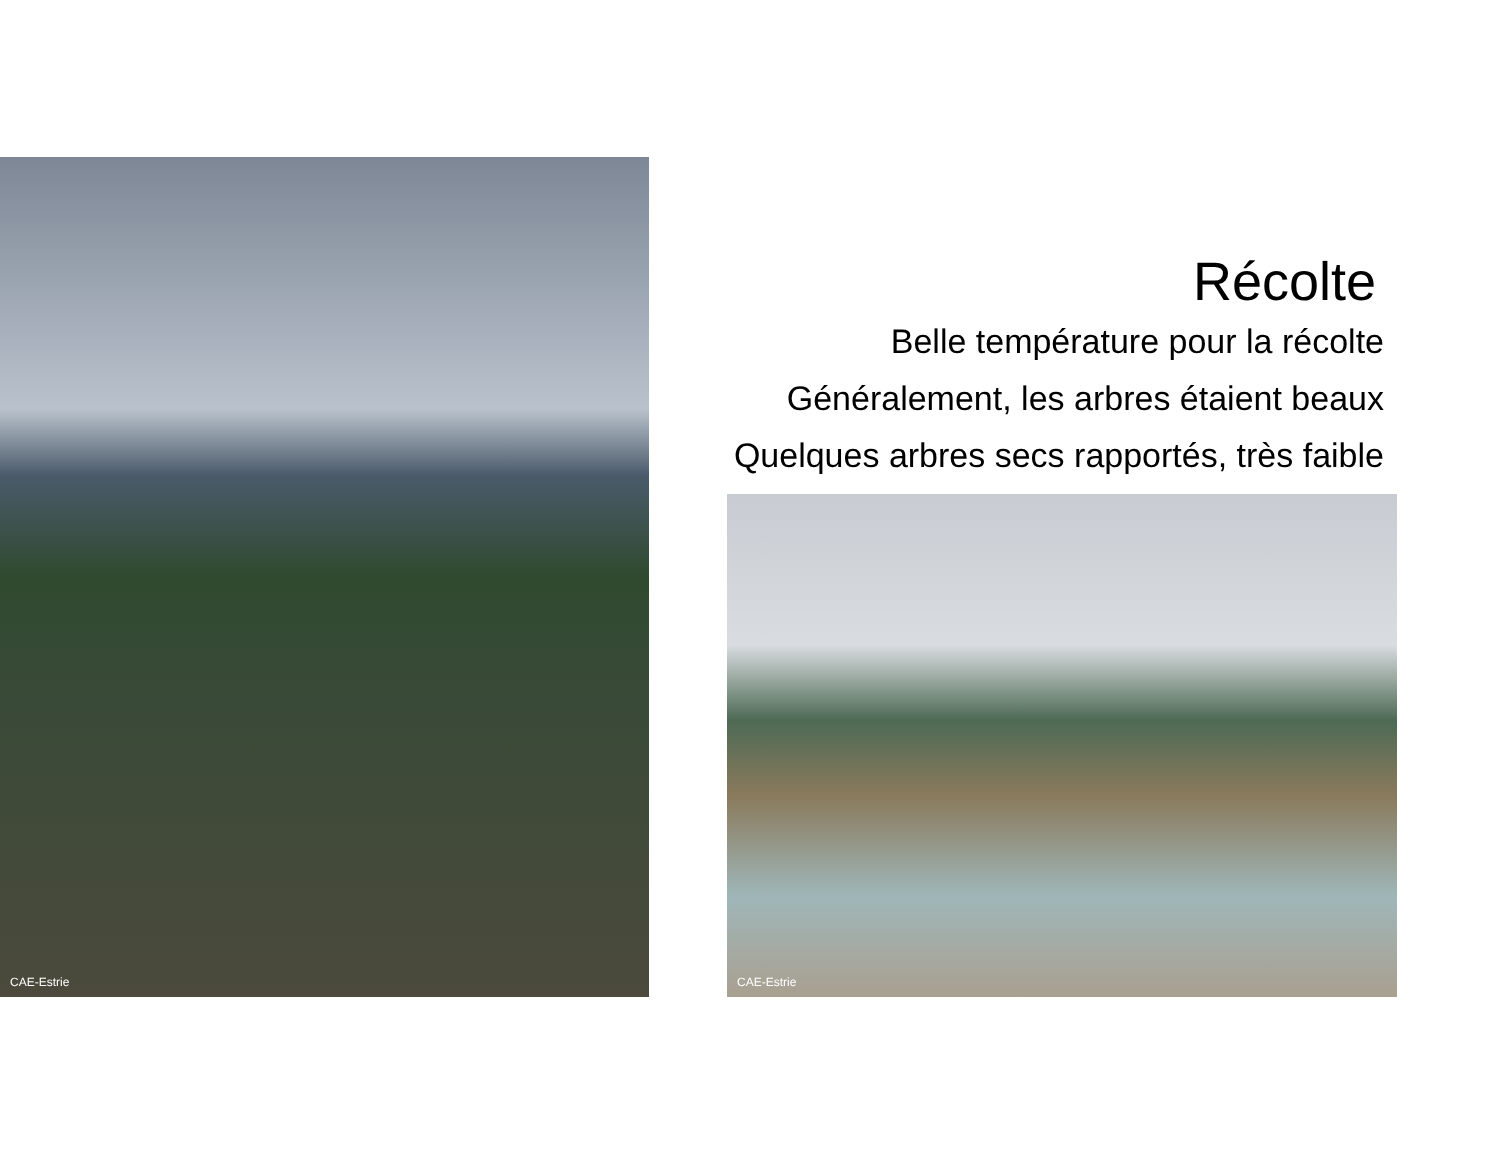CAE-Estrie
Récolte
Belle température pour la récolte
Généralement, les arbres étaient beaux
Quelques arbres secs rapportés, très faible
CAE-Estrie